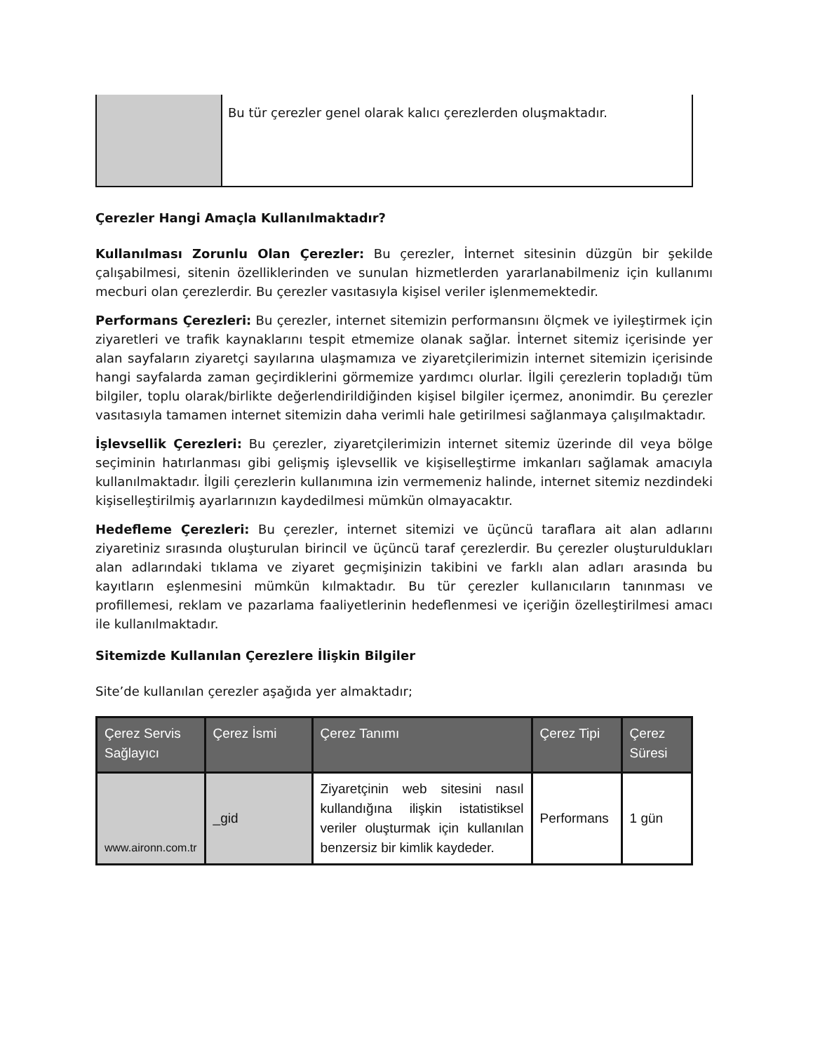| | Bu tür çerezler genel olarak kalıcı çerezlerden oluşmaktadır. |
Çerezler Hangi Amaçla Kullanılmaktadır?
Kullanılması Zorunlu Olan Çerezler: Bu çerezler, İnternet sitesinin düzgün bir şekilde çalışabilmesi, sitenin özelliklerinden ve sunulan hizmetlerden yararlanabilmeniz için kullanımı mecburi olan çerezlerdir. Bu çerezler vasıtasıyla kişisel veriler işlenmemektedir.
Performans Çerezleri: Bu çerezler, internet sitemizin performansını ölçmek ve iyileştirmek için ziyaretleri ve trafik kaynaklarını tespit etmemize olanak sağlar. İnternet sitemiz içerisinde yer alan sayfaların ziyaretçi sayılarına ulaşmamıza ve ziyaretçilerimizin internet sitemizin içerisinde hangi sayfalarda zaman geçirdiklerini görmemize yardımcı olurlar. İlgili çerezlerin topladığı tüm bilgiler, toplu olarak/birlikte değerlendirildiğinden kişisel bilgiler içermez, anonimdir. Bu çerezler vasıtasıyla tamamen internet sitemizin daha verimli hale getirilmesi sağlanmaya çalışılmaktadır.
İşlevsellik Çerezleri: Bu çerezler, ziyaretçilerimizin internet sitemiz üzerinde dil veya bölge seçiminin hatırlanması gibi gelişmiş işlevsellik ve kişiselleştirme imkanları sağlamak amacıyla kullanılmaktadır. İlgili çerezlerin kullanımına izin vermemeniz halinde, internet sitemiz nezdindeki kişiselleştirilmiş ayarlarınızın kaydedilmesi mümkün olmayacaktır.
Hedefleme Çerezleri: Bu çerezler, internet sitemizi ve üçüncü taraflara ait alan adlarını ziyaretiniz sırasında oluşturulan birincil ve üçüncü taraf çerezlerdir. Bu çerezler oluşturuldukları alan adlarındaki tıklama ve ziyaret geçmişinizin takibini ve farklı alan adları arasında bu kayıtların eşlenmesini mümkün kılmaktadır. Bu tür çerezler kullanıcıların tanınması ve profillemesi, reklam ve pazarlama faaliyetlerinin hedeflenmesi ve içeriğin özelleştirilmesi amacı ile kullanılmaktadır.
Sitemizde Kullanılan Çerezlere İlişkin Bilgiler
Site’de kullanılan çerezler aşağıda yer almaktadır;
| Çerez Servis Sağlayıcı | Çerez İsmi | Çerez Tanımı | Çerez Tipi | Çerez Süresi |
| --- | --- | --- | --- | --- |
| www.aironn.com.tr | _gid | Ziyaretçinin web sitesini nasıl kullandığına ilişkin istatistiksel veriler oluşturmak için kullanılan benzersiz bir kimlik kaydeder. | Performans | 1 gün |